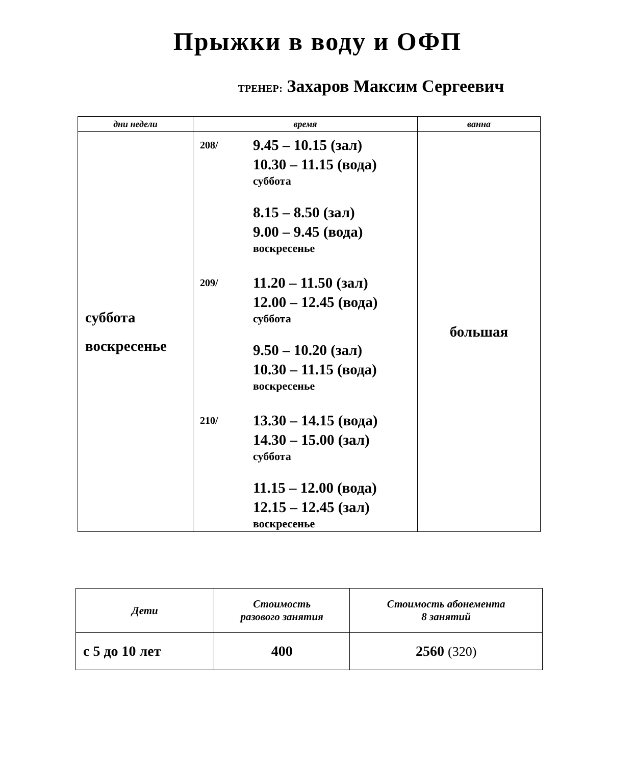Прыжки в воду и ОФП
ТРЕНЕР: Захаров Максим Сергеевич
| дни недели | время | ванна |
| --- | --- | --- |
| суббота воскресенье | 208/ 9.45 – 10.15 (зал) 10.30 – 11.15 (вода) суббота 8.15 – 8.50 (зал) 9.00 – 9.45 (вода) воскресенье 209/ 11.20 – 11.50 (зал) 12.00 – 12.45 (вода) суббота 9.50 – 10.20 (зал) 10.30 – 11.15 (вода) воскресенье 210/ 13.30 – 14.15 (вода) 14.30 – 15.00 (зал) суббота 11.15 – 12.00 (вода) 12.15 – 12.45 (зал) воскресенье | большая |
| Дети | Стоимость разового занятия | Стоимость абонемента 8 занятий |
| --- | --- | --- |
| с 5 до 10 лет | 400 | 2560 (320) |